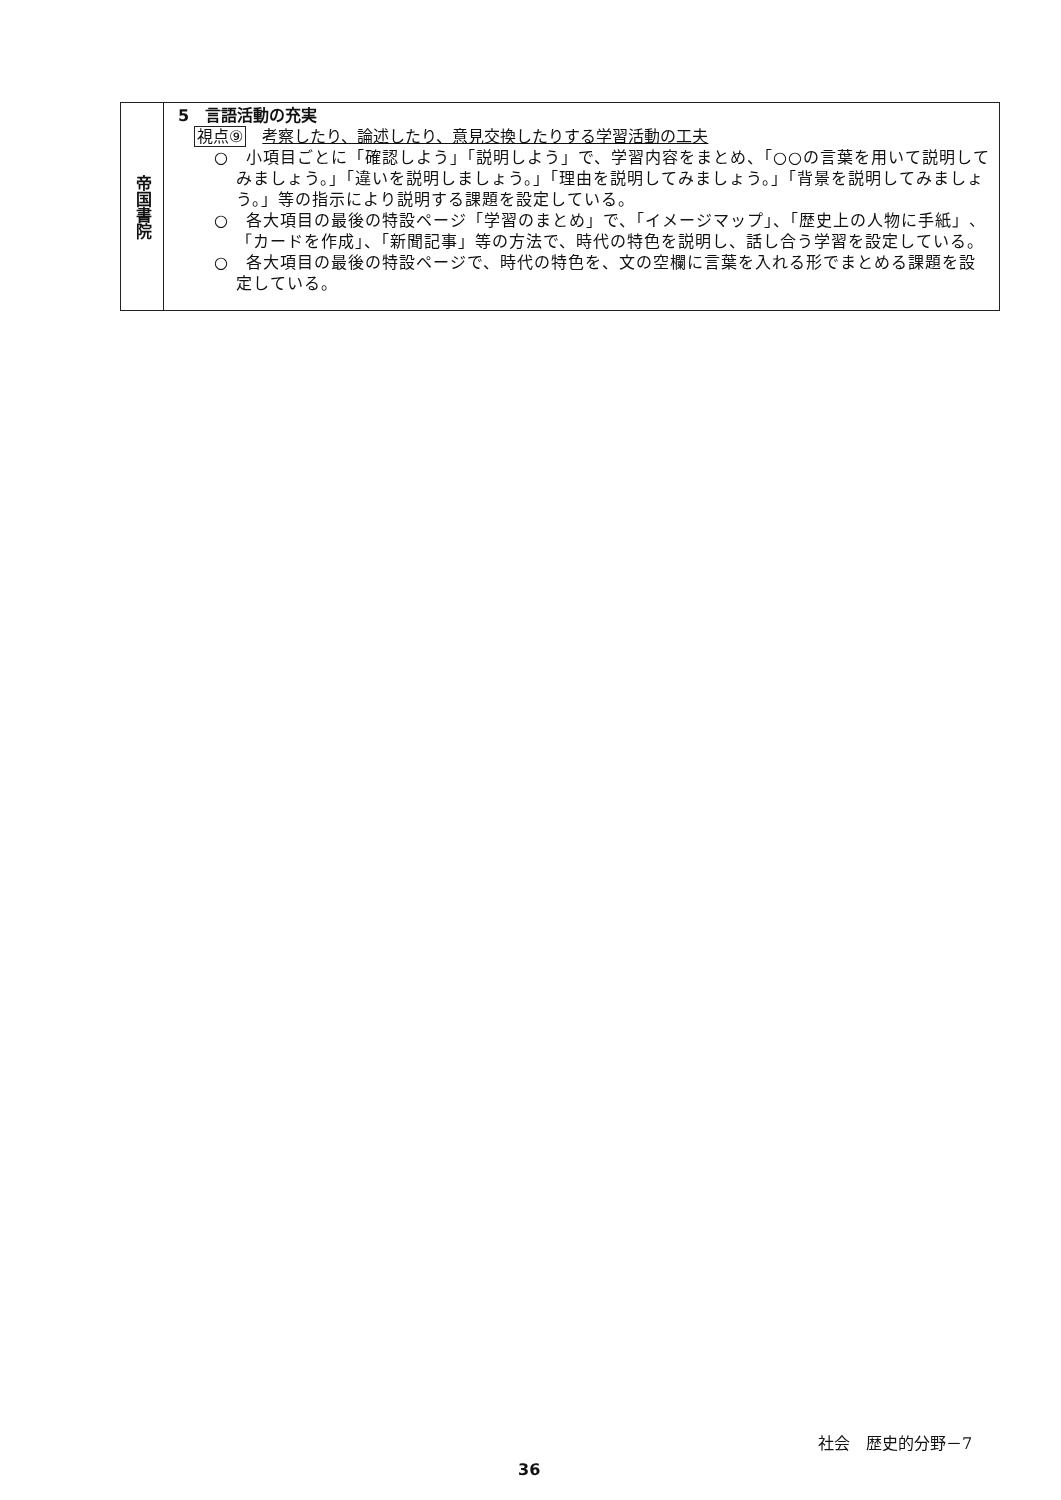| 帝国書院 | 5 言語活動の充実 視点⑨ 考察したり、論述したり、意見交換したりする学習活動の工夫 ○ 小項目ごとに「確認しよう」「説明しよう」で、学習内容をまとめ、「○○の言葉を用いて説明してみましょう。」「違いを説明しましょう。」「理由を説明してみましょう。」「背景を説明してみましょう。」等の指示により説明する課題を設定している。 ○ 各大項目の最後の特設ページ「学習のまとめ」で、「イメージマップ」、「歴史上の人物に手紙」、「カードを作成」、「新聞記事」等の方法で、時代の特色を説明し、話し合う学習を設定している。 ○ 各大項目の最後の特設ページで、時代の特色を、文の空欄に言葉を入れる形でまとめる課題を設定している。 |
社会　歴史的分野－7
36